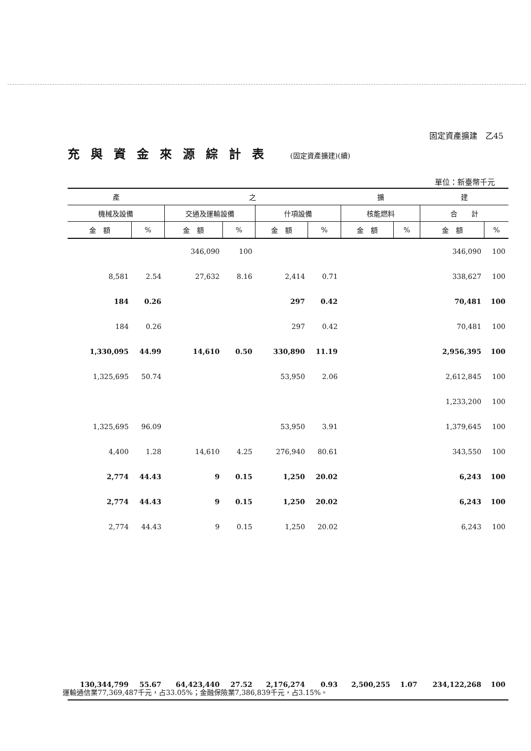固定資產擴建　乙45
充與資金來源綜計表 (固定資產擴建)(續)
單位：新臺幣千元
| 產 | | 之 | | | | 擴 | | 建 | |
| --- | --- | --- | --- | --- | --- | --- | --- | --- | --- |
| 機械及設備 | | 交通及運輸設備 | | 什項設備 | | 核能燃料 | | 合 計 | |
| 金 額 | % | 金 額 | % | 金 額 | % | 金 額 | % | 金 額 | % |
| | | 346,090 | 100 | | | | | 346,090 | 100 |
| 8,581 | 2.54 | 27,632 | 8.16 | 2,414 | 0.71 | | | 338,627 | 100 |
| 184 | 0.26 | | | 297 | 0.42 | | | 70,481 | 100 |
| 184 | 0.26 | | | 297 | 0.42 | | | 70,481 | 100 |
| 1,330,095 | 44.99 | 14,610 | 0.50 | 330,890 | 11.19 | | | 2,956,395 | 100 |
| 1,325,695 | 50.74 | | | 53,950 | 2.06 | | | 2,612,845 | 100 |
| | | | | | | | | 1,233,200 | 100 |
| 1,325,695 | 96.09 | | | 53,950 | 3.91 | | | 1,379,645 | 100 |
| 4,400 | 1.28 | 14,610 | 4.25 | 276,940 | 80.61 | | | 343,550 | 100 |
| 2,774 | 44.43 | 9 | 0.15 | 1,250 | 20.02 | | | 6,243 | 100 |
| 2,774 | 44.43 | 9 | 0.15 | 1,250 | 20.02 | | | 6,243 | 100 |
| 2,774 | 44.43 | 9 | 0.15 | 1,250 | 20.02 | | | 6,243 | 100 |
| 130,344,799 | 55.67 | 64,423,440 | 27.52 | 2,176,274 | 0.93 | 2,500,255 | 1.07 | 234,122,268 | 100 |
運輸通信業77,369,487千元，占33.05%；金融保險業7,386,839千元，占3.15%。